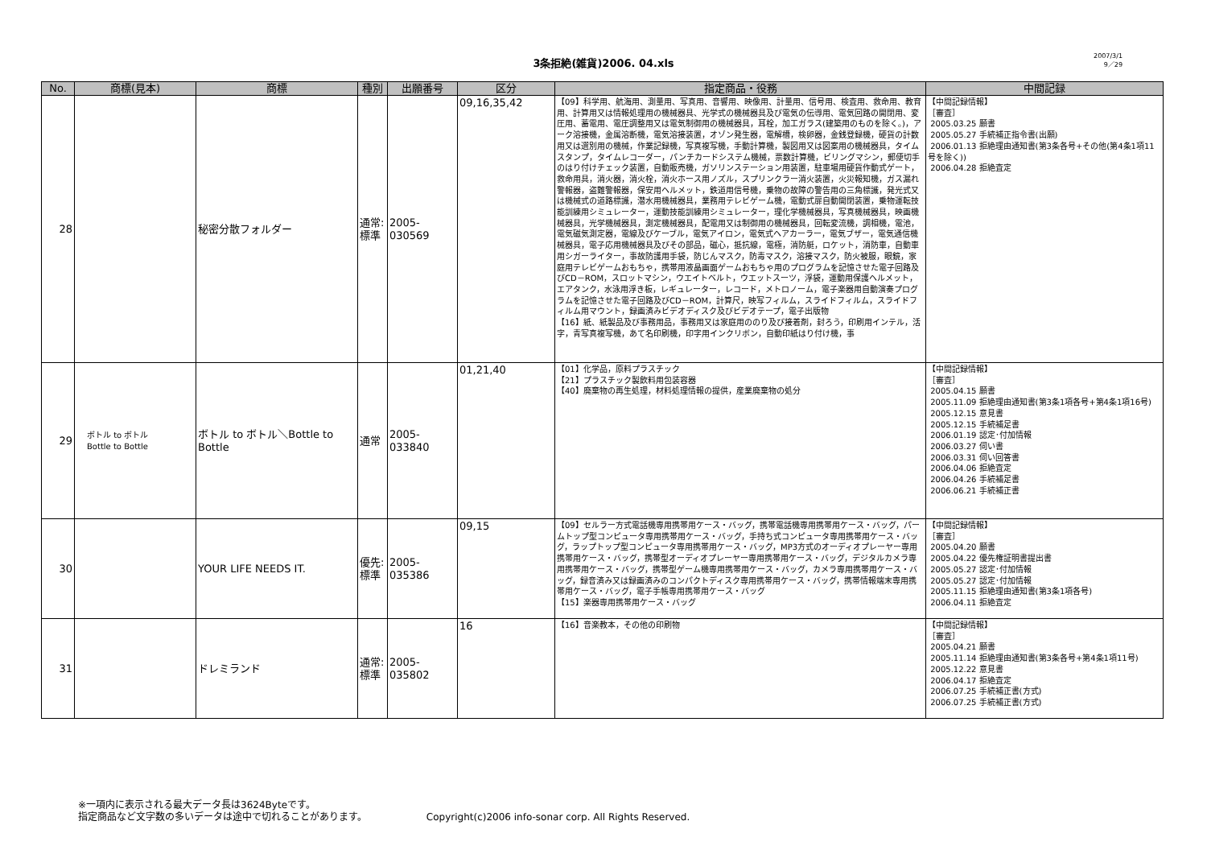3条拒絶(雑貨)2006. 04.xls
2007/3/1
9／29
| No. | 商標(見本) | 商標 | 種別 | 出願番号 | 区分 | 指定商品・役務 | 中間記録 |
| --- | --- | --- | --- | --- | --- | --- | --- |
| 28 | | 秘密分散フォルダー | 通常: 標準 | 2005-030569 | 09,16,35,42 | 【09】科学用、航海用、測量用、写真用、音響用、映像用、計量用、信号用、検査用、救命用、教育用、計算用又は情報処理用の機械器具、光学式の機械器具及び電気の伝導用、電気回路の開閉用、変圧用、蓄電用、電圧調整用又は電気制御用の機械器具，耳栓，加工ガラス(建築用のものを除く。)，アーク溶接機，金属溶断機，電気溶接装置，オゾン発生器，電解槽，検卵器，金銭登録機，硬貨の計数用又は選別用の機械，作業記録機，写真複写機，手動計算機，製図用又は図案用の機械器具，タイムスタンプ，タイムレコーダー，パンチカードシステム機械，票数計算機，ビリングマシン，郵便切手のはり付けチェック装置，自動販売機，ガソリンステーション用装置，駐車場用硬貨作動式ゲート，救命用具，消火器，消火栓，消火ホース用ノズル，スプリンクラー消火装置，火災報知機，ガス漏れ警報器，盗難警報器，保安用ヘルメット，鉄道用信号機，乗物の故障の警告用の三角標識，発光式又は機械式の道路標識，潜水用機械器具，業務用テレビゲーム機，電動式扉自動開閉装置，乗物運転技能訓練用シミュレーター，運動技能訓練用シミュレーター，理化学機械器具，写真機械器具，映画機械器具，光学機械器具，測定機械器具，配電用又は制御用の機械器具，回転変流機，調相機，電池，電気磁気測定器，電線及びケーブル，電気アイロン，電気式ヘアカーラー，電気ブザー，電気通信機械器具，電子応用機械器具及びその部品，磁心，抵抗線，電極，消防艇，ロケット，消防車，自動車用シガーライター，事故防護用手袋，防じんマスク，防毒マスク，溶接マスク，防火被服，眼鏡，家庭用テレビゲームおもちゃ，携帯用液晶画面ゲームおもちゃ用のプログラムを記憶させた電子回路及びCD－ROM，スロットマシン，ウエイトベルト，ウエットスーツ，浮袋，運動用保護ヘルメット，エアタンク，水泳用浮き板，レギュレーター，レコード，メトロノーム，電子楽器用自動演奏プログラムを記憶させた電子回路及びCD－ROM，計算尺，映写フィルム，スライドフィルム，スライドフィルム用マウント，録画済みビデオディスク及びビデオテープ，電子出版物 【16】紙、紙製品及び事務用品，事務用又は家庭用ののり及び接着剤，封ろう，印刷用インテル，活字，青写真複写機，あて名印刷機，印字用インクリボン，自動印紙はり付け機，事 | 【中間記録情報】 ［審査］ 2005.03.25 願書 2005.05.27 手続補正指令書(出願) 2006.01.13 拒絶理由通知書(第3条各号+その他(第4条1項11号を除く)) 2006.04.28 拒絶査定 |
| 29 | ボトル to ボトル Bottle to Bottle | ボトル to ボトル＼Bottle to Bottle | 通常 | 2005-033840 | 01,21,40 | 【01】化学品，原料プラスチック 【21】プラスチック製飲料用包装容器 【40】廃棄物の再生処理，材料処理情報の提供，産業廃棄物の処分 | 【中間記録情報】 ［審査］ 2005.04.15 願書 2005.11.09 拒絶理由通知書(第3条1項各号+第4条1項16号) 2005.12.15 意見書 2005.12.15 手続補足書 2006.01.19 認定･付加情報 2006.03.27 伺い書 2006.03.31 伺い回答書 2006.04.06 拒絶査定 2006.04.26 手続補足書 2006.06.21 手続補正書 |
| 30 | | YOUR LIFE NEEDS IT. | 優先: 標準 | 2005-035386 | 09,15 | 【09】セルラー方式電話機専用携帯用ケース・バッグ，携帯電話機専用携帯用ケース・バッグ，パームトップ型コンピュータ専用携帯用ケース・バッグ，手持ち式コンピュータ専用携帯用ケース・バッグ，ラップトップ型コンピュータ専用携帯用ケース・バッグ，MP3方式のオーディオプレーヤー専用携帯用ケース・バッグ，携帯型オーディオプレーヤー専用携帯用ケース・バッグ，デジタルカメラ専用携帯用ケース・バッグ，携帯型ゲーム機専用携帯用ケース・バッグ，カメラ専用携帯用ケース・バッグ，録音済み又は録画済みのコンパクトディスク専用携帯用ケース・バッグ，携帯情報端末専用携帯用ケース・バッグ，電子手帳専用携帯用ケース・バッグ 【15】楽器専用携帯用ケース・バッグ | 【中間記録情報】 ［審査］ 2005.04.20 願書 2005.04.22 優先権証明書提出書 2005.05.27 認定･付加情報 2005.05.27 認定･付加情報 2005.11.15 拒絶理由通知書(第3条1項各号) 2006.04.11 拒絶査定 |
| 31 | | ドレミランド | 通常: 標準 | 2005-035802 | 16 | 【16】音楽教本，その他の印刷物 | 【中間記録情報】 ［審査］ 2005.04.21 願書 2005.11.14 拒絶理由通知書(第3条各号+第4条1項11号) 2005.12.22 意見書 2006.04.17 拒絶査定 2006.07.25 手続補正書(方式) 2006.07.25 手続補正書(方式) |
※一項内に表示される最大データ長は3624Byteです。
指定商品など文字数の多いデータは途中で切れることがあります。 Copyright(c)2006 info-sonar corp. All Rights Reserved.